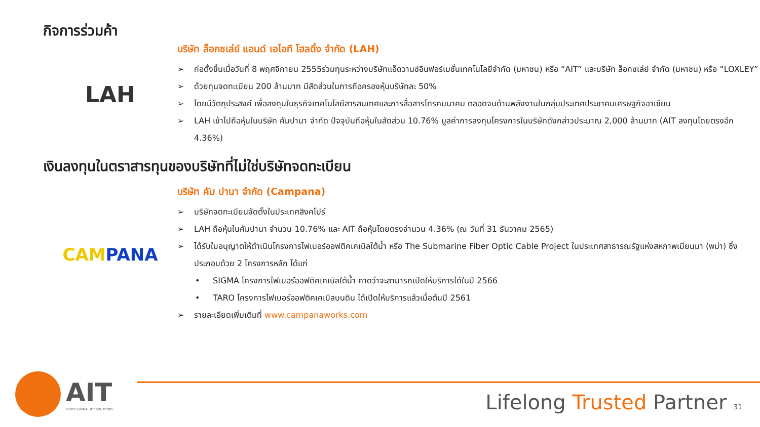กิจการร่วมค้า
LAH
บริษัท ล็อกซเล่ย์ แอนด์ เอไอที โฮลดิ้ง จำกัด (LAH)
➢ ก่อตั้งขึ้นเมื่อวันที่ 8 พฤศจิกายน 2555ร่วมทุนระหว่างบริษัทแอ็ดวานซ์อินฟอร์เมชั่นเทคโนโลยีจำกัด (มหาชน) หรือ “AIT” และบริษัท ล็อกซเล่ย์ จำกัด (มหาชน) หรือ “LOXLEY”
➢ ด้วยทุนจดทะเบียน 200 ล้านบาท มีสัดส่วนในการถือครองหุ้นบริษัทละ 50%
➢ โดยมีวัตถุประสงค์ เพื่อลงทุนในธุรกิจเทคโนโลยีสารสนเทศและการสื่อสารโทรคมนาคม ตลอดจนด้านพลังงานในกลุ่มประเทศประชาคมเศรษฐกิจอาเซียน
➢ LAH เข้าไปถือหุ้นในบริษัท คัมปานา จำกัด ปัจจุบันถือหุ้นในสัดส่วน 10.76% มูลค่าการลงทุนโครงการในบริษัทดังกล่าวประมาณ 2,000 ล้านบาท (AIT ลงทุนโดยตรงอีก 4.36%)
เงินลงทุนในตราสารทุนของบริษัทที่ไม่ใช่บริษัทจดทะเบียน
CAM PANA
บริษัท คัม ปานา จำกัด (Campana)
➢ บริษัทจดทะเบียนจัดตั้งในประเทศสิงคโปร์
➢ LAH ถือหุ้นในคัมปานา จำนวน 10.76% และ AIT ถือหุ้นโดยตรงจำนวน 4.36% (ณ วันที่ 31 ธันวาคม 2565)
➢ ได้รับใบอนุญาตให้ดำเนินโครงการไฟเบอร์ออฟติคเคเบิลใต้น้ำ หรือ The Submarine Fiber Optic Cable Project ในประเทศสาธารณรัฐแห่งสหภาพเมียนมา (พม่า) ซึ่งประกอบด้วย 2 โครงการหลัก ได้แก่
• SIGMA โครงการไฟเบอร์ออฟติคเคเบิลใต้น้ำ คาดว่าจะสามารถเปิดให้บริการได้ในปี 2566
• TARO โครงการไฟเบอร์ออฟติคเคเบิลบนดิน ได้เปิดให้บริการแล้วเมื่อต้นปี 2561
➢ รายละเอียดเพิ่มเติมที่ www.campanaworks.com
AIT
PROFESSIONAL ICT SOLUTIONS
Lifelong Trusted Partner 31